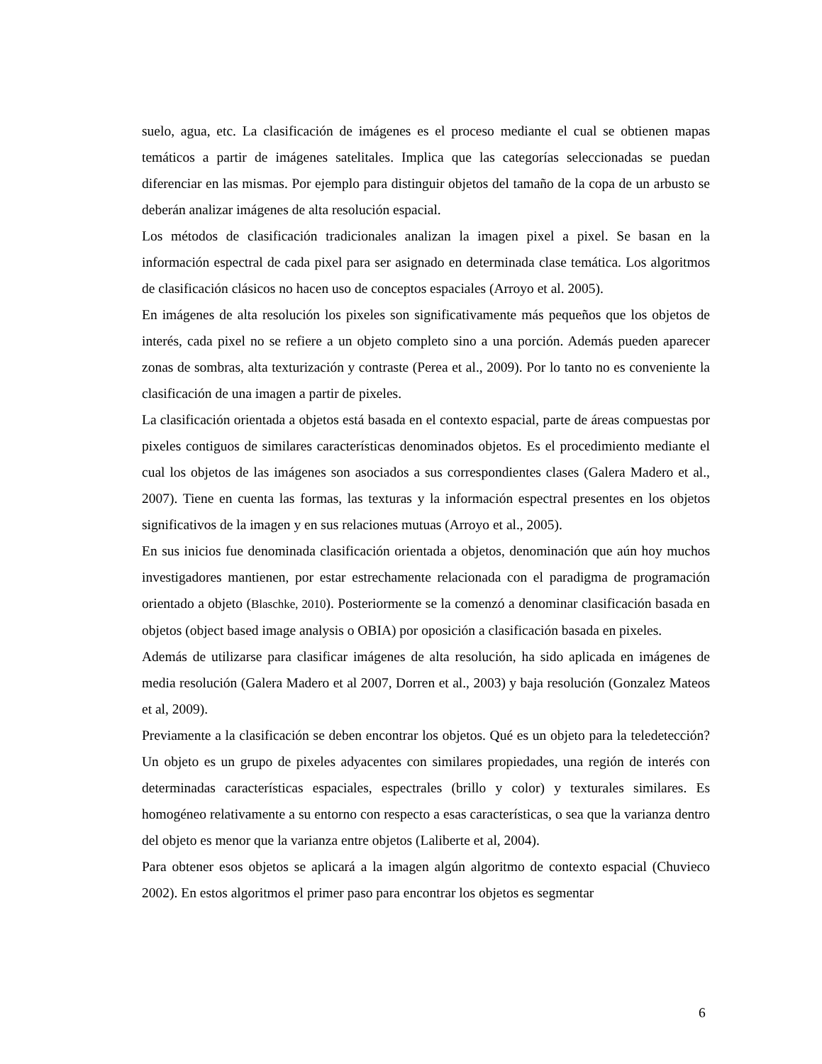suelo, agua, etc. La clasificación de imágenes es el proceso mediante el cual se obtienen mapas temáticos a partir de imágenes satelitales. Implica que las categorías seleccionadas se puedan diferenciar en las mismas. Por ejemplo para distinguir objetos del tamaño de la copa de un arbusto se deberán analizar imágenes de alta resolución espacial.
Los métodos de clasificación tradicionales analizan la imagen pixel a pixel. Se basan en la información espectral de cada pixel para ser asignado en determinada clase temática. Los algoritmos de clasificación clásicos no hacen uso de conceptos espaciales (Arroyo et al. 2005).
En imágenes de alta resolución los pixeles son significativamente más pequeños que los objetos de interés, cada pixel no se refiere a un objeto completo sino a una porción. Además pueden aparecer zonas de sombras, alta texturización y contraste (Perea et al., 2009). Por lo tanto no es conveniente la clasificación de una imagen a partir de pixeles.
La clasificación orientada a objetos está basada en el contexto espacial, parte de áreas compuestas por pixeles contiguos de similares características denominados objetos. Es el procedimiento mediante el cual los objetos de las imágenes son asociados a sus correspondientes clases (Galera Madero et al., 2007). Tiene en cuenta las formas, las texturas y la información espectral presentes en los objetos significativos de la imagen y en sus relaciones mutuas (Arroyo et al., 2005).
En sus inicios fue denominada clasificación orientada a objetos, denominación que aún hoy muchos investigadores mantienen, por estar estrechamente relacionada con el paradigma de programación orientado a objeto (Blaschke, 2010). Posteriormente se la comenzó a denominar clasificación basada en objetos (object based image analysis o OBIA) por oposición a clasificación basada en pixeles.
Además de utilizarse para clasificar imágenes de alta resolución, ha sido aplicada en imágenes de media resolución (Galera Madero et al 2007, Dorren et al., 2003) y baja resolución (Gonzalez Mateos et al, 2009).
Previamente a la clasificación se deben encontrar los objetos. Qué es un objeto para la teledetección? Un objeto es un grupo de pixeles adyacentes con similares propiedades, una región de interés con determinadas características espaciales, espectrales (brillo y color) y texturales similares. Es homogéneo relativamente a su entorno con respecto a esas características, o sea que la varianza dentro del objeto es menor que la varianza entre objetos (Laliberte et al, 2004).
Para obtener esos objetos se aplicará a la imagen algún algoritmo de contexto espacial (Chuvieco 2002). En estos algoritmos el primer paso para encontrar los objetos es segmentar
6